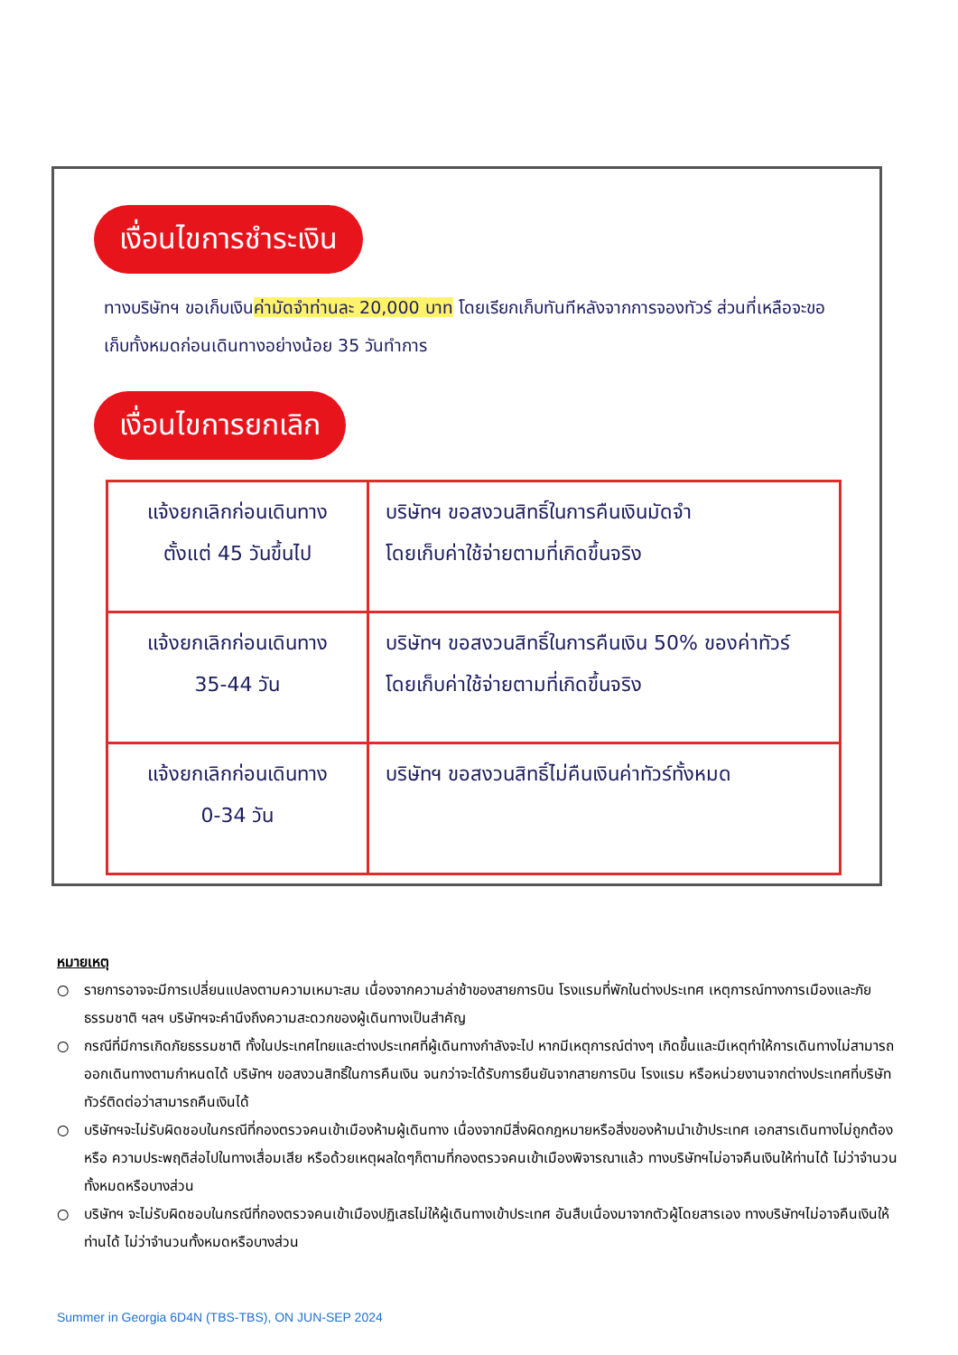เงื่อนไขการชำระเงิน
ทางบริษัทฯ ขอเก็บเงินค่ามัดจำท่านละ 20,000 บาท โดยเรียกเก็บทันทีหลังจากการจองทัวร์ ส่วนที่เหลือจะขอเก็บทั้งหมดก่อนเดินทางอย่างน้อย 35 วันทำการ
เงื่อนไขการยกเลิก
| แจ้งยกเลิกก่อนเดินทาง ตั้งแต่ 45 วันขึ้นไป | บริษัทฯ ขอสงวนสิทธิ์ในการคืนเงินมัดจำ โดยเก็บค่าใช้จ่ายตามที่เกิดขึ้นจริง |
| แจ้งยกเลิกก่อนเดินทาง 35-44 วัน | บริษัทฯ ขอสงวนสิทธิ์ในการคืนเงิน 50% ของค่าทัวร์ โดยเก็บค่าใช้จ่ายตามที่เกิดขึ้นจริง |
| แจ้งยกเลิกก่อนเดินทาง 0-34 วัน | บริษัทฯ ขอสงวนสิทธิ์ไม่คืนเงินค่าทัวร์ทั้งหมด |
หมายเหตุ
○ รายการอาจจะมีการเปลี่ยนแปลงตามความเหมาะสม เนื่องจากความล่าช้าของสายการบิน โรงแรมที่พักในต่างประเทศ เหตุการณ์ทางการเมืองและภัยธรรมชาติ ฯลฯ บริษัทฯจะคำนึงถึงความสะดวกของผู้เดินทางเป็นสำคัญ
○ กรณีที่มีการเกิดภัยธรรมชาติ ทั้งในประเทศไทยและต่างประเทศที่ผู้เดินทางกำลังจะไป หากมีเหตุการณ์ต่างๆ เกิดขึ้นและมีเหตุทำให้การเดินทางไม่สามารถออกเดินทางตามกำหนดได้ บริษัทฯ ขอสงวนสิทธิ์ในการคืนเงิน จนกว่าจะได้รับการยืนยันจากสายการบิน โรงแรม หรือหน่วยงานจากต่างประเทศที่บริษัททัวร์ติดต่อว่าสามารถคืนเงินได้
○ บริษัทฯจะไม่รับผิดชอบในกรณีที่กองตรวจคนเข้าเมืองห้ามผู้เดินทาง เนื่องจากมีสิ่งผิดกฎหมายหรือสิ่งของห้ามนำเข้าประเทศ เอกสารเดินทางไม่ถูกต้อง หรือ ความประพฤติส่อไปในทางเสื่อมเสีย หรือด้วยเหตุผลใดๆก็ตามที่กองตรวจคนเข้าเมืองพิจารณาแล้ว ทางบริษัทฯไม่อาจคืนเงินให้ท่านได้ ไม่ว่าจำนวนทั้งหมดหรือบางส่วน
○ บริษัทฯ จะไม่รับผิดชอบในกรณีที่กองตรวจคนเข้าเมืองปฏิเสธไม่ให้ผู้เดินทางเข้าประเทศ อันสืบเนื่องมาจากตัวผู้โดยสารเอง ทางบริษัทฯไม่อาจคืนเงินให้ท่านได้ ไม่ว่าจำนวนทั้งหมดหรือบางส่วน
Summer in Georgia 6D4N (TBS-TBS), ON JUN-SEP 2024